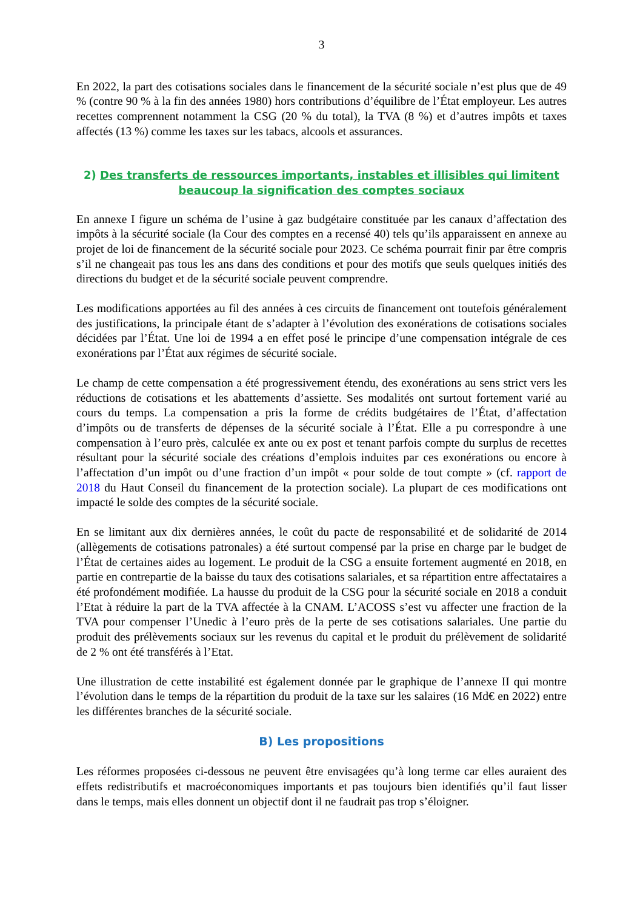3
En 2022, la part des cotisations sociales dans le financement de la sécurité sociale n’est plus que de 49 % (contre 90 % à la fin des années 1980) hors contributions d’équilibre de l’État employeur. Les autres recettes comprennent notamment la CSG (20 % du total), la TVA (8 %) et d’autres impôts et taxes affectés (13 %) comme les taxes sur les tabacs, alcools et assurances.
2) Des transferts de ressources importants, instables et illisibles qui limitent beaucoup la signification des comptes sociaux
En annexe I figure un schéma de l’usine à gaz budgétaire constituée par les canaux d’affectation des impôts à la sécurité sociale (la Cour des comptes en a recensé 40) tels qu’ils apparaissent en annexe au projet de loi de financement de la sécurité sociale pour 2023. Ce schéma pourrait finir par être compris s’il ne changeait pas tous les ans dans des conditions et pour des motifs que seuls quelques initiés des directions du budget et de la sécurité sociale peuvent comprendre.
Les modifications apportées au fil des années à ces circuits de financement ont toutefois généralement des justifications, la principale étant de s’adapter à l’évolution des exonérations de cotisations sociales décidées par l’État. Une loi de 1994 a en effet posé le principe d’une compensation intégrale de ces exonérations par l’État aux régimes de sécurité sociale.
Le champ de cette compensation a été progressivement étendu, des exonérations au sens strict vers les réductions de cotisations et les abattements d’assiette. Ses modalités ont surtout fortement varié au cours du temps. La compensation a pris la forme de crédits budgétaires de l’État, d’affectation d’impôts ou de transferts de dépenses de la sécurité sociale à l’État. Elle a pu correspondre à une compensation à l’euro près, calculée ex ante ou ex post et tenant parfois compte du surplus de recettes résultant pour la sécurité sociale des créations d’emplois induites par ces exonérations ou encore à l’affectation d’un impôt ou d’une fraction d’un impôt « pour solde de tout compte » (cf. rapport de 2018 du Haut Conseil du financement de la protection sociale). La plupart de ces modifications ont impacté le solde des comptes de la sécurité sociale.
En se limitant aux dix dernières années, le coût du pacte de responsabilité et de solidarité de 2014 (allègements de cotisations patronales) a été surtout compensé par la prise en charge par le budget de l’État de certaines aides au logement. Le produit de la CSG a ensuite fortement augmenté en 2018, en partie en contrepartie de la baisse du taux des cotisations salariales, et sa répartition entre affectataires a été profondément modifiée. La hausse du produit de la CSG pour la sécurité sociale en 2018 a conduit l’Etat à réduire la part de la TVA affectée à la CNAM. L’ACOSS s’est vu affecter une fraction de la TVA pour compenser l’Unedic à l’euro près de la perte de ses cotisations salariales. Une partie du produit des prélèvements sociaux sur les revenus du capital et le produit du prélèvement de solidarité de 2 % ont été transférés à l’Etat.
Une illustration de cette instabilité est également donnée par le graphique de l’annexe II qui montre l’évolution dans le temps de la répartition du produit de la taxe sur les salaires (16 Md€ en 2022) entre les différentes branches de la sécurité sociale.
B) Les propositions
Les réformes proposées ci-dessous ne peuvent être envisagées qu’à long terme car elles auraient des effets redistributifs et macroéconomiques importants et pas toujours bien identifiés qu’il faut lisser dans le temps, mais elles donnent un objectif dont il ne faudrait pas trop s’éloigner.